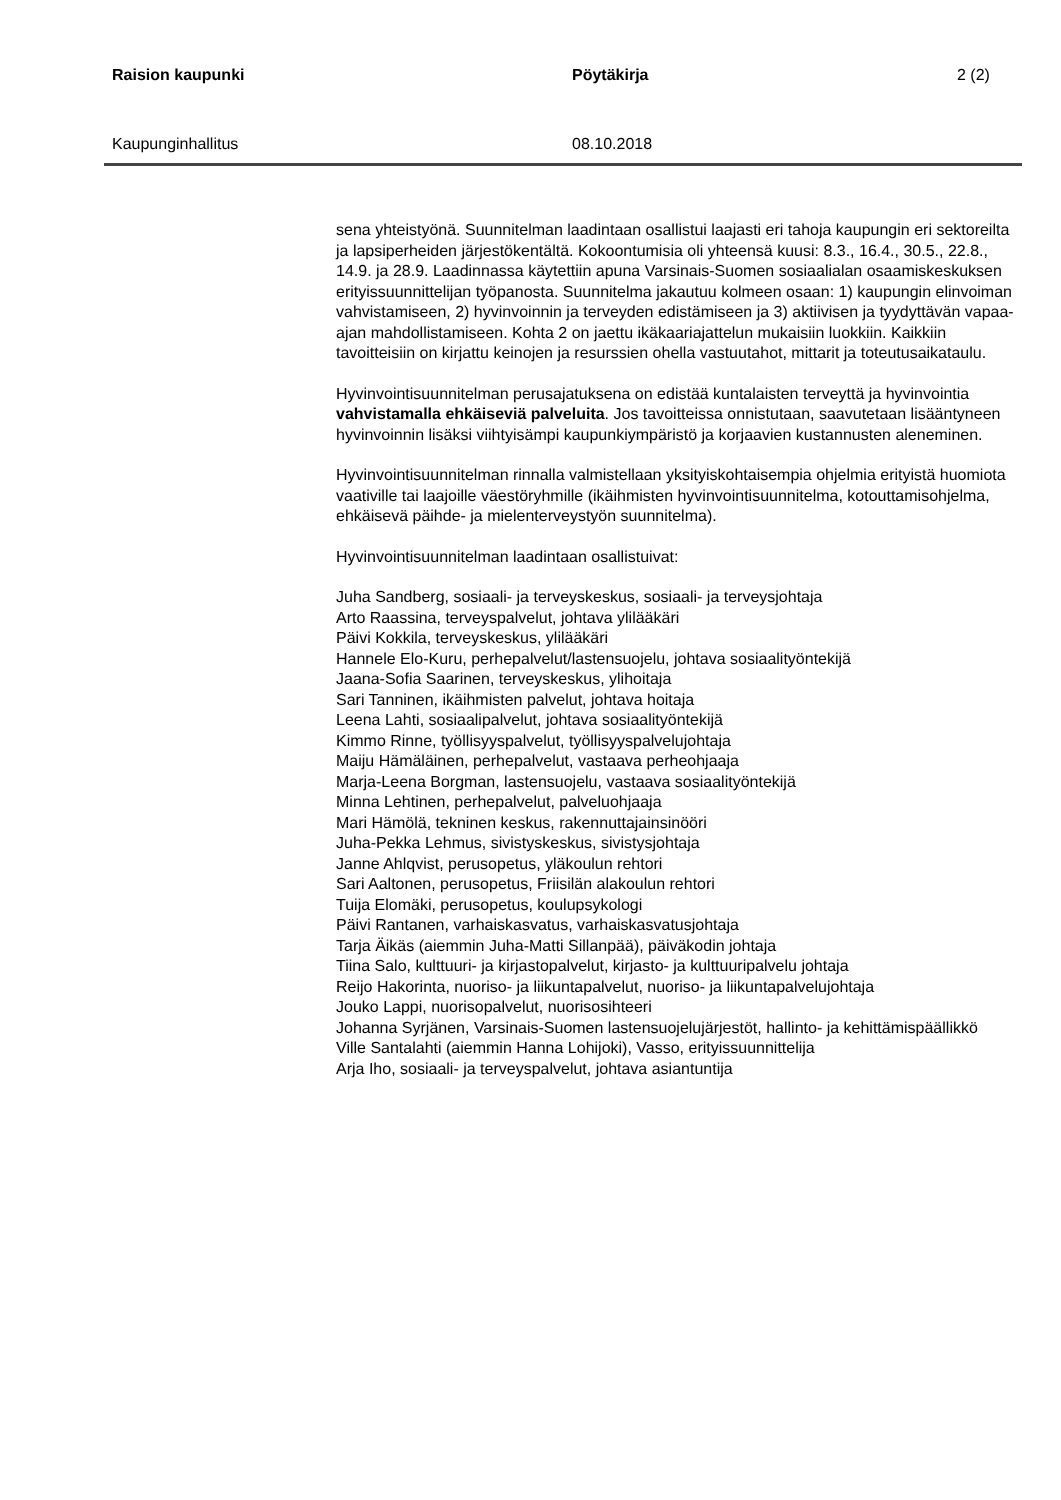Raision kaupunki Pöytäkirja 2 (2)
Kaupunginhallitus 08.10.2018
sena yhteistyönä. Suunnitelman laadintaan osallistui laajasti eri tahoja kaupungin eri sektoreilta ja lapsiperheiden järjestökentältä. Kokoontumisia oli yhteensä kuusi: 8.3., 16.4., 30.5., 22.8., 14.9. ja 28.9. Laadinnassa käytettiin apuna Varsinais-Suomen sosiaalialan osaamiskeskuksen erityissuunnittelijan työpanosta. Suunnitelma jakautuu kolmeen osaan: 1) kaupungin elinvoiman vahvistamiseen, 2) hyvinvoinnin ja terveyden edistämiseen ja 3) aktiivisen ja tyydyttävän vapaa-ajan mahdollistamiseen. Kohta 2 on jaettu ikäkaariajattelun mukaisiin luokkiin. Kaikkiin tavoitteisiin on kirjattu keinojen ja resurssien ohella vastuutahot, mittarit ja toteutusaikataulu.
Hyvinvointisuunnitelman perusajatuksena on edistää kuntalaisten terveyttä ja hyvinvointia vahvistamalla ehkäiseviä palveluita. Jos tavoitteissa onnistutaan, saavutetaan lisääntyneen hyvinvoinnin lisäksi viihtyisämpi kaupunkiympäristö ja korjaavien kustannusten aleneminen.
Hyvinvointisuunnitelman rinnalla valmistellaan yksityiskohtaisempia ohjelmia erityistä huomiota vaativille tai laajoille väestöryhmille (ikäihmisten hyvinvointisuunnitelma, kotouttamisohjelma, ehkäisevä päihde- ja mielenterveystyön suunnitelma).
Hyvinvointisuunnitelman laadintaan osallistuivat:
Juha Sandberg, sosiaali- ja terveyskeskus, sosiaali- ja terveysjohtaja
Arto Raassina, terveyspalvelut, johtava ylilääkäri
Päivi Kokkila, terveyskeskus, ylilääkäri
Hannele Elo-Kuru, perhepalvelut/lastensuojelu, johtava sosiaalityöntekijä
Jaana-Sofia Saarinen, terveyskeskus, ylihoitaja
Sari Tanninen, ikäihmisten palvelut, johtava hoitaja
Leena Lahti, sosiaalipalvelut, johtava sosiaalityöntekijä
Kimmo Rinne, työllisyyspalvelut, työllisyyspalvelujohtaja
Maiju Hämäläinen, perhepalvelut, vastaava perheohjaaja
Marja-Leena Borgman, lastensuojelu, vastaava sosiaalityöntekijä
Minna Lehtinen, perhepalvelut, palveluohjaaja
Mari Hämölä, tekninen keskus, rakennuttajainsinööri
Juha-Pekka Lehmus, sivistyskeskus, sivistysjohtaja
Janne Ahlqvist, perusopetus, yläkoulun rehtori
Sari Aaltonen, perusopetus, Friisilän alakoulun rehtori
Tuija Elomäki, perusopetus, koulupsykologi
Päivi Rantanen, varhaiskasvatus, varhaiskasvatusjohtaja
Tarja Äikäs (aiemmin Juha-Matti Sillanpää), päiväkodin johtaja
Tiina Salo, kulttuuri- ja kirjastopalvelut, kirjasto- ja kulttuuripalvelu johtaja
Reijo Hakorinta, nuoriso- ja liikuntapalvelut, nuoriso- ja liikuntapalvelujohtaja
Jouko Lappi, nuorisopalvelut, nuorisosihteeri
Johanna Syrjänen, Varsinais-Suomen lastensuojelujärjestöt, hallinto- ja kehittämispäällikkö
Ville Santalahti (aiemmin Hanna Lohijoki), Vasso, erityissuunnittelija
Arja Iho, sosiaali- ja terveyspalvelut, johtava asiantuntija